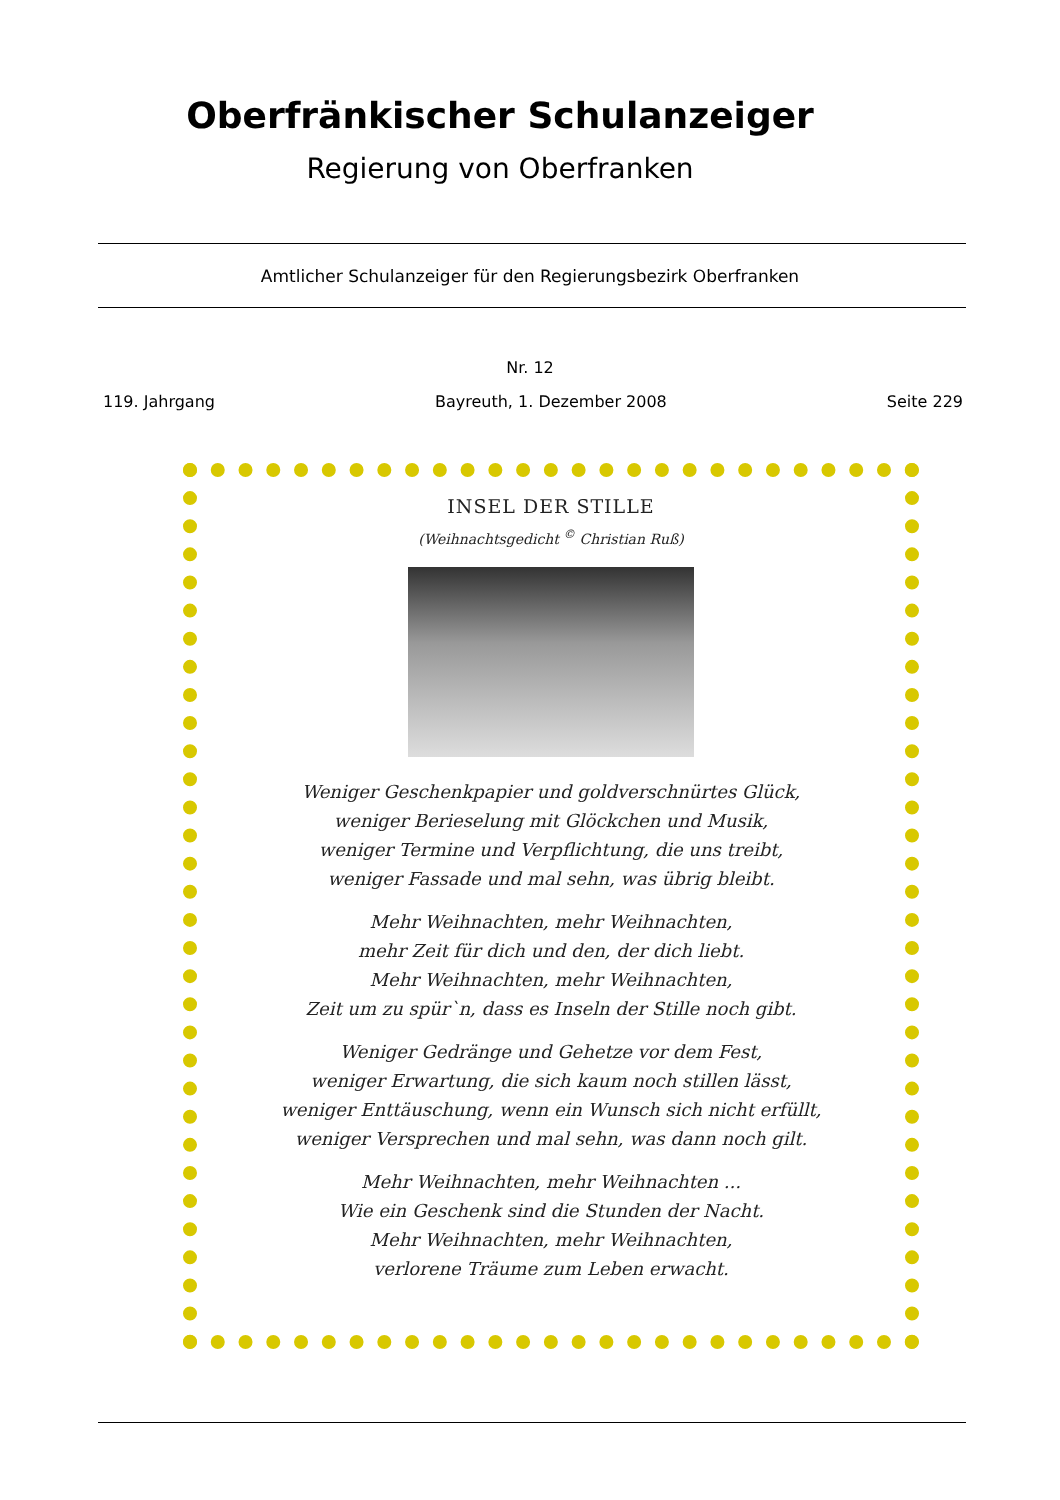Oberfränkischer Schulanzeiger
Regierung von Oberfranken
Amtlicher Schulanzeiger für den Regierungsbezirk Oberfranken
Nr. 12
119. Jahrgang Bayreuth, 1. Dezember 2008 Seite 229
INSEL DER STILLE
(Weihnachtsgedicht <sup>©</sup> Christian Ruß)
Weniger Geschenkpapier und goldverschnürtes Glück,
weniger Berieselung mit Glöckchen und Musik,
weniger Termine und Verpflichtung, die uns treibt,
weniger Fassade und mal sehn, was übrig bleibt.
Mehr Weihnachten, mehr Weihnachten,
mehr Zeit für dich und den, der dich liebt.
Mehr Weihnachten, mehr Weihnachten,
Zeit um zu spür`n, dass es Inseln der Stille noch gibt.
Weniger Gedränge und Gehetze vor dem Fest,
weniger Erwartung, die sich kaum noch stillen lässt,
weniger Enttäuschung, wenn ein Wunsch sich nicht erfüllt,
weniger Versprechen und mal sehn, was dann noch gilt.
Mehr Weihnachten, mehr Weihnachten ...
Wie ein Geschenk sind die Stunden der Nacht.
Mehr Weihnachten, mehr Weihnachten,
verlorene Träume zum Leben erwacht.